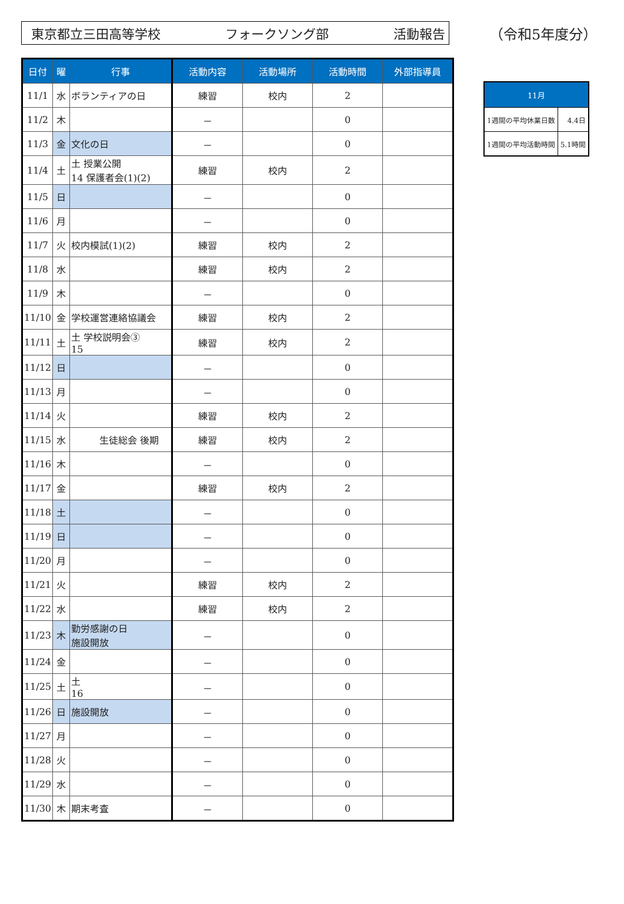東京都立三田高等学校 フォークソング部 活動報告
（令和5年度分）
| 日付 | 曜 | 行事 | 活動内容 | 活動場所 | 活動時間 | 外部指導員 |
| --- | --- | --- | --- | --- | --- | --- |
| 11/1 | 水 | ボランティアの日 | 練習 | 校内 | 2 | |
| 11/2 | 木 | | － | | 0 | |
| 11/3 | 金 | 文化の日 | － | | 0 | |
| 11/4 | 土 | 土 授業公開 14 保護者会(1)(2) | 練習 | 校内 | 2 | |
| 11/5 | 日 | | － | | 0 | |
| 11/6 | 月 | | － | | 0 | |
| 11/7 | 火 | 校内模試(1)(2) | 練習 | 校内 | 2 | |
| 11/8 | 水 | | 練習 | 校内 | 2 | |
| 11/9 | 木 | | － | | 0 | |
| 11/10 | 金 | 学校運営連絡協議会 | 練習 | 校内 | 2 | |
| 11/11 | 土 | 土 学校説明会③ 15 | 練習 | 校内 | 2 | |
| 11/12 | 日 | | － | | 0 | |
| 11/13 | 月 | | － | | 0 | |
| 11/14 | 火 | | 練習 | 校内 | 2 | |
| 11/15 | 水 | 生徒総会 後期 | 練習 | 校内 | 2 | |
| 11/16 | 木 | | － | | 0 | |
| 11/17 | 金 | | 練習 | 校内 | 2 | |
| 11/18 | 土 | | － | | 0 | |
| 11/19 | 日 | | － | | 0 | |
| 11/20 | 月 | | － | | 0 | |
| 11/21 | 火 | | 練習 | 校内 | 2 | |
| 11/22 | 水 | | 練習 | 校内 | 2 | |
| 11/23 | 木 | 勤労感謝の日 施設開放 | － | | 0 | |
| 11/24 | 金 | | － | | 0 | |
| 11/25 | 土 | 土 16 | － | | 0 | |
| 11/26 | 日 | 施設開放 | － | | 0 | |
| 11/27 | 月 | | － | | 0 | |
| 11/28 | 火 | | － | | 0 | |
| 11/29 | 水 | | － | | 0 | |
| 11/30 | 木 | 期末考査 | － | | 0 | |
| 11月 | |
| --- | --- |
| 1週間の平均休業日数 | 4.4日 |
| 1週間の平均活動時間 | 5.1時間 |